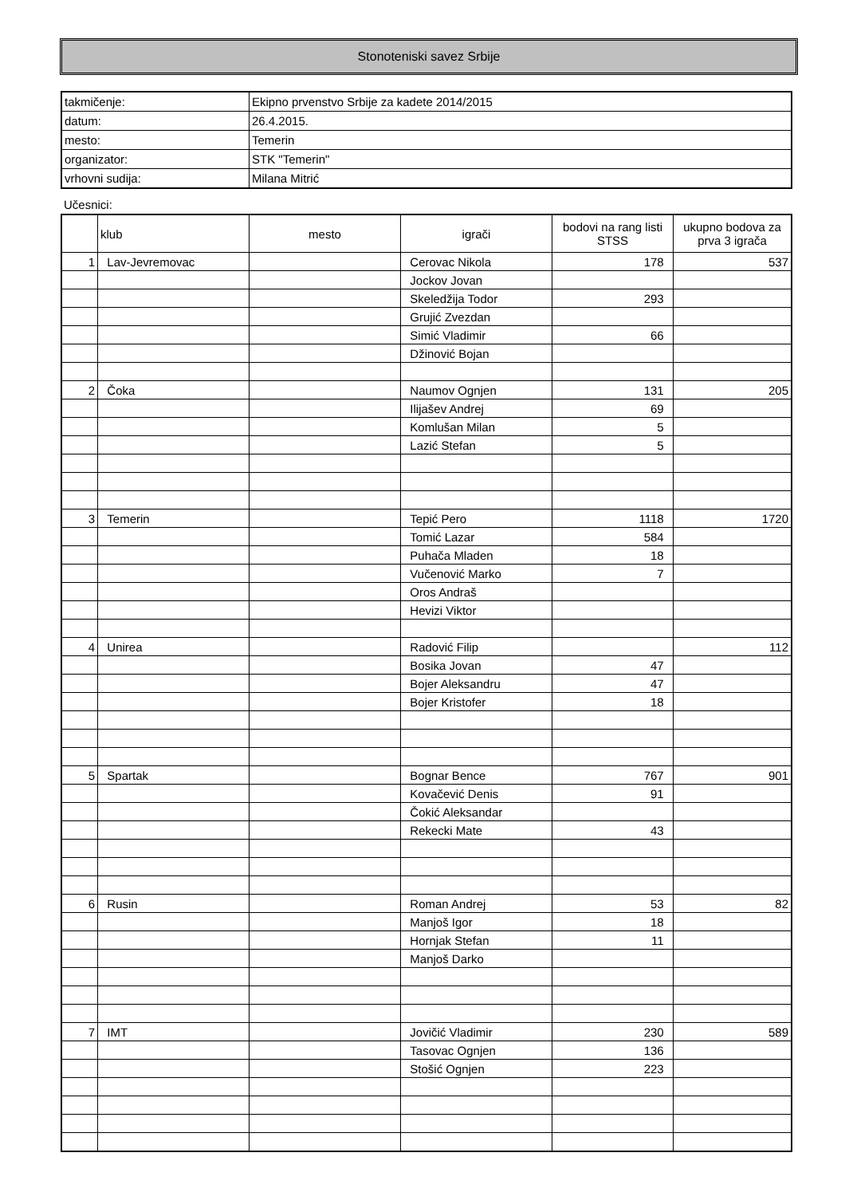Stonoteniski savez Srbije
| takmičenje: | Ekipno prvenstvo Srbije za kadete 2014/2015 |
| datum: | 26.4.2015. |
| mesto: | Temerin |
| organizator: | STK "Temerin" |
| vrhovni sudija: | Milana Mitrić |
Učesnici:
| | klub | mesto | igrači | bodovi na rang listi STSS | ukupno bodova za prva 3 igrača |
| --- | --- | --- | --- | --- | --- |
| 1 | Lav-Jevremovac | | Cerovac Nikola | 178 | 537 |
| | | | Jockov Jovan | | |
| | | | Skeledžija Todor | 293 | |
| | | | Grujić Zvezdan | | |
| | | | Simić Vladimir | 66 | |
| | | | Džinović Bojan | | |
| 2 | Čoka | | Naumov Ognjen | 131 | 205 |
| | | | Ilijašev Andrej | 69 | |
| | | | Komlušan Milan | 5 | |
| | | | Lazić Stefan | 5 | |
| 3 | Temerin | | Tepić Pero | 1118 | 1720 |
| | | | Tomić Lazar | 584 | |
| | | | Puhača Mladen | 18 | |
| | | | Vučenović Marko | 7 | |
| | | | Oros Andraš | | |
| | | | Hevizi Viktor | | |
| 4 | Unirea | | Radović Filip | | 112 |
| | | | Bosika Jovan | 47 | |
| | | | Bojer Aleksandru | 47 | |
| | | | Bojer Kristofer | 18 | |
| 5 | Spartak | | Bognar Bence | 767 | 901 |
| | | | Kovačević Denis | 91 | |
| | | | Čokić Aleksandar | | |
| | | | Rekecki Mate | 43 | |
| 6 | Rusin | | Roman Andrej | 53 | 82 |
| | | | Manjoš Igor | 18 | |
| | | | Hornjak Stefan | 11 | |
| | | | Manjoš Darko | | |
| 7 | IMT | | Jovičić Vladimir | 230 | 589 |
| | | | Tasovac Ognjen | 136 | |
| | | | Stošić Ognjen | 223 | |